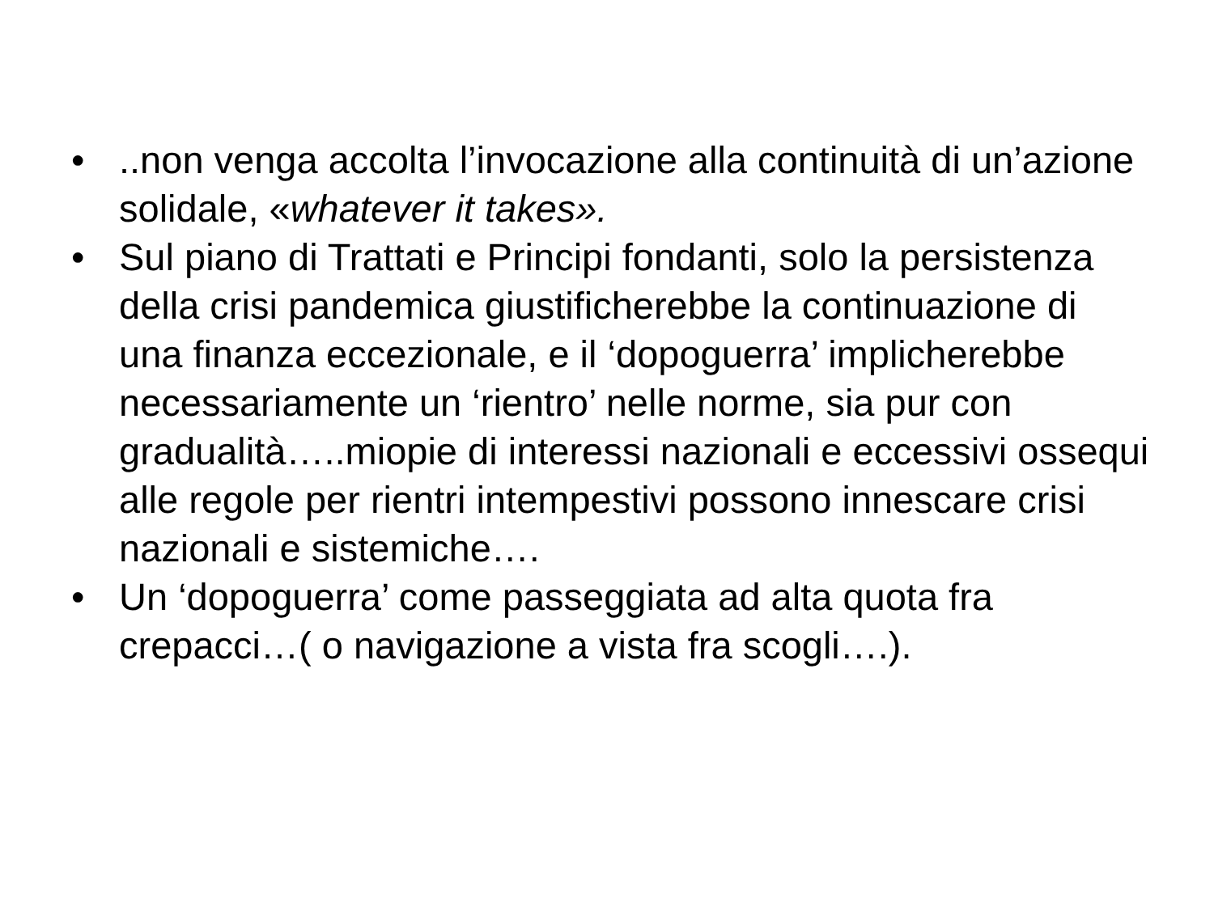•..non venga accolta l’invocazione alla continuità di un’azione solidale, «whatever it takes».
• Sul piano di Trattati e Principi fondanti, solo la persistenza della crisi pandemica giustificherebbe la continuazione di una finanza eccezionale, e il ‘dopoguerra’ implicherebbe necessariamente un ‘rientro’ nelle norme, sia pur con gradualità…..miopie di interessi nazionali e eccessivi ossequi alle regole per rientri intempestivi possono innescare crisi nazionali e sistemiche….
• Un ‘dopoguerra’ come passeggiata ad alta quota fra crepacci…( o navigazione a vista fra scogli….).